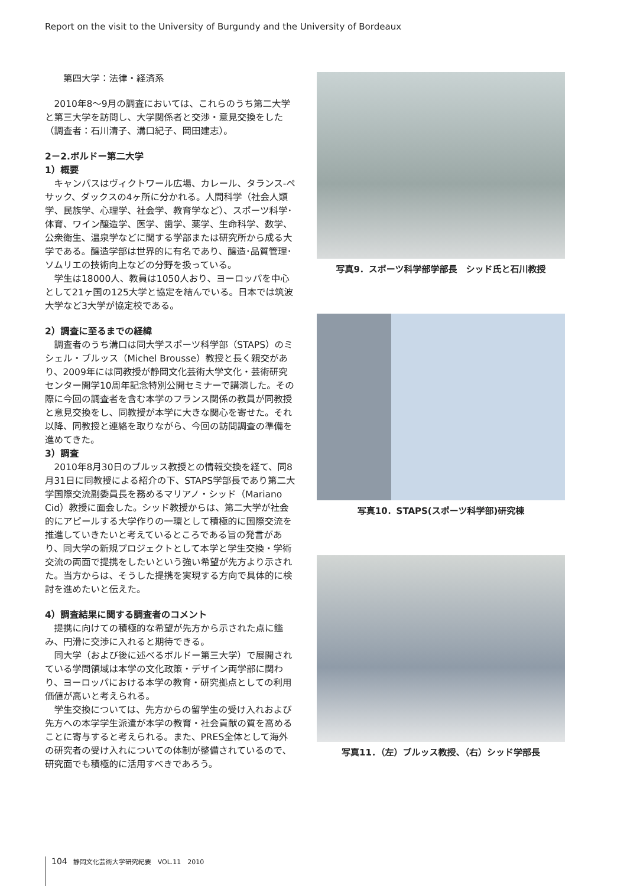Report on the visit to the University of Burgundy and the University of Bordeaux
第四大学：法律・経済系
2010年8〜9月の調査においては、これらのうち第二大学と第三大学を訪問し、大学関係者と交渉・意見交換をした（調査者：石川清子、溝口紀子、岡田建志）。
2－2.ボルドー第二大学
1）概要
キャンパスはヴィクトワール広場、カレール、タランス-ペサック、ダックスの4ヶ所に分かれる。人間科学（社会人類学、民族学、心理学、社会学、教育学など）、スポーツ科学･体育、ワイン醸造学、医学、歯学、薬学、生命科学、数学、公衆衛生、温泉学などに関する学部または研究所から成る大学である。醸造学部は世界的に有名であり、醸造･品質管理･ソムリエの技術向上などの分野を扱っている。
学生は18000人、教員は1050人おり、ヨーロッパを中心として21ヶ国の125大学と協定を結んでいる。日本では筑波大学など3大学が協定校である。
2）調査に至るまでの経緯
調査者のうち溝口は同大学スポーツ科学部（STAPS）のミシェル・ブルッス（Michel Brousse）教授と長く親交があり、2009年には同教授が静岡文化芸術大学文化・芸術研究センター開学10周年記念特別公開セミナーで講演した。その際に今回の調査者を含む本学のフランス関係の教員が同教授と意見交換をし、同教授が本学に大きな関心を寄せた。それ以降、同教授と連絡を取りながら、今回の訪問調査の準備を進めてきた。
3）調査
2010年8月30日のブルッス教授との情報交換を経て、同8月31日に同教授による紹介の下、STAPS学部長であり第二大学国際交流副委員長を務めるマリアノ・シッド（Mariano Cid）教授に面会した。シッド教授からは、第二大学が社会的にアピールする大学作りの一環として積極的に国際交流を推進していきたいと考えているところである旨の発言があり、同大学の新規プロジェクトとして本学と学生交換・学術交流の両面で提携をしたいという強い希望が先方より示された。当方からは、そうした提携を実現する方向で具体的に検討を進めたいと伝えた。
4）調査結果に関する調査者のコメント
提携に向けての積極的な希望が先方から示された点に鑑み、円滑に交渉に入れると期待できる。
同大学（および後に述べるボルドー第三大学）で展開されている学問領域は本学の文化政策・デザイン両学部に関わり、ヨーロッパにおける本学の教育・研究拠点としての利用価値が高いと考えられる。
学生交換については、先方からの留学生の受け入れおよび先方への本学学生派遣が本学の教育・社会貢献の質を高めることに寄与すると考えられる。また、PRES全体として海外の研究者の受け入れについての体制が整備されているので、研究面でも積極的に活用すべきであろう。
写真9．スポーツ科学部学部長　シッド氏と石川教授
写真10．STAPS(スポーツ科学部)研究棟
写真11．（左）ブルッス教授、（右）シッド学部長
104 静岡文化芸術大学研究紀要　VOL.11　2010